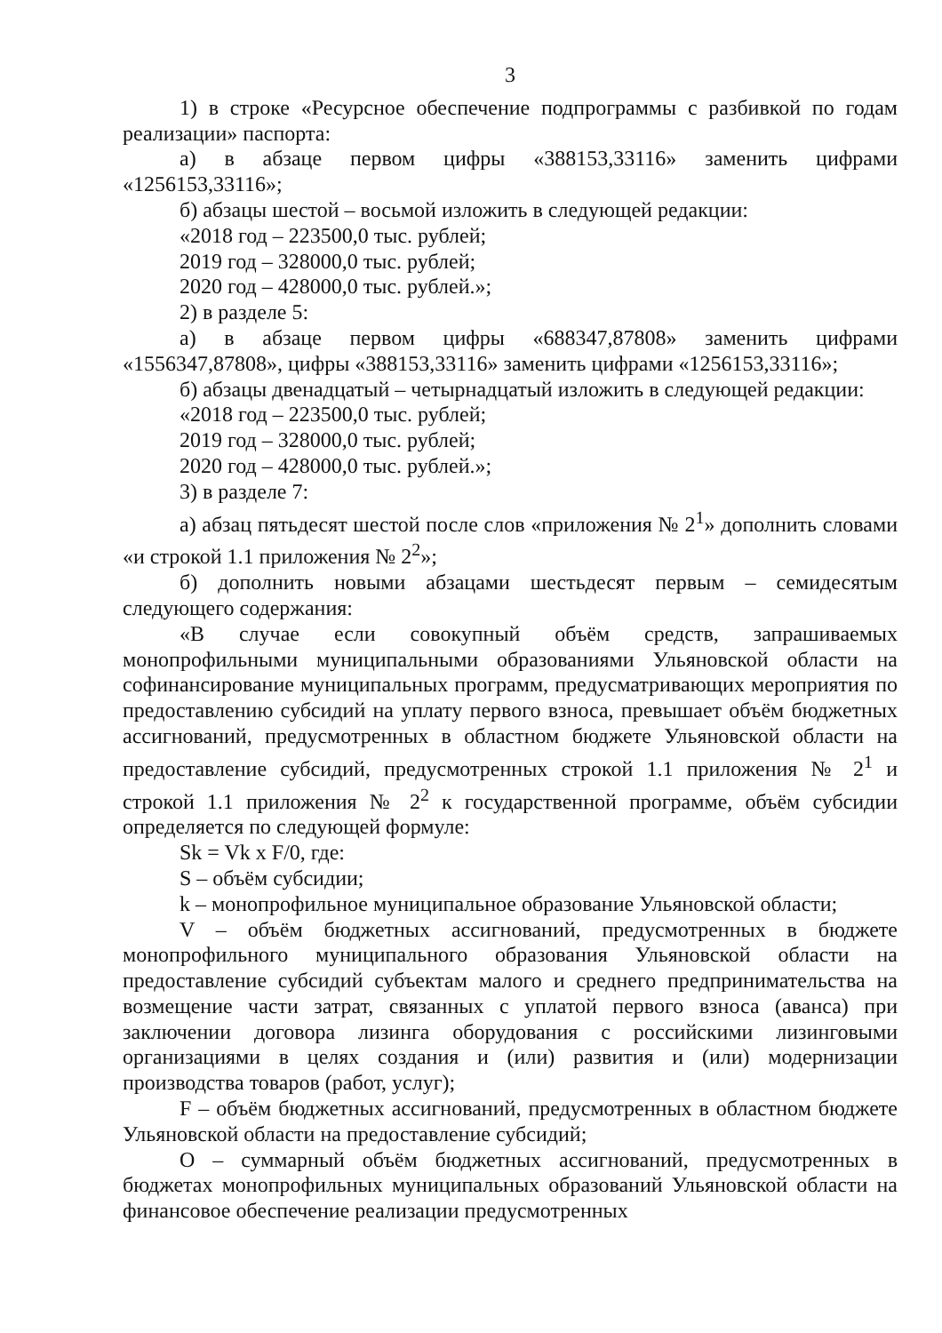3
1) в строке «Ресурсное обеспечение подпрограммы с разбивкой по годам реализации» паспорта:
а) в абзаце первом цифры «388153,33116» заменить цифрами «1256153,33116»;
б) абзацы шестой – восьмой изложить в следующей редакции:
«2018 год – 223500,0 тыс. рублей;
2019 год – 328000,0 тыс. рублей;
2020 год – 428000,0 тыс. рублей.»;
2) в разделе 5:
а) в абзаце первом цифры «688347,87808» заменить цифрами «1556347,87808», цифры «388153,33116» заменить цифрами «1256153,33116»;
б) абзацы двенадцатый – четырнадцатый изложить в следующей редакции:
«2018 год – 223500,0 тыс. рублей;
2019 год – 328000,0 тыс. рублей;
2020 год – 428000,0 тыс. рублей.»;
3) в разделе 7:
а) абзац пятьдесят шестой после слов «приложения № 2<sup>1</sup>» дополнить словами «и строкой 1.1 приложения № 2<sup>2</sup>»;
б) дополнить новыми абзацами шестьдесят первым – семидесятым следующего содержания:
«В случае если совокупный объём средств, запрашиваемых монопрофильными муниципальными образованиями Ульяновской области на софинансирование муниципальных программ, предусматривающих мероприятия по предоставлению субсидий на уплату первого взноса, превышает объём бюджетных ассигнований, предусмотренных в областном бюджете Ульяновской области на предоставление субсидий, предусмотренных строкой 1.1 приложения № 2<sup>1</sup> и строкой 1.1 приложения № 2<sup>2</sup> к государственной программе, объём субсидии определяется по следующей формуле:
Sk = Vk x F/0, где:
S – объём субсидии;
k – монопрофильное муниципальное образование Ульяновской области;
V – объём бюджетных ассигнований, предусмотренных в бюджете монопрофильного муниципального образования Ульяновской области на предоставление субсидий субъектам малого и среднего предпринимательства на возмещение части затрат, связанных с уплатой первого взноса (аванса) при заключении договора лизинга оборудования с российскими лизинговыми организациями в целях создания и (или) развития и (или) модернизации производства товаров (работ, услуг);
F – объём бюджетных ассигнований, предусмотренных в областном бюджете Ульяновской области на предоставление субсидий;
O – суммарный объём бюджетных ассигнований, предусмотренных в бюджетах монопрофильных муниципальных образований Ульяновской области на финансовое обеспечение реализации предусмотренных